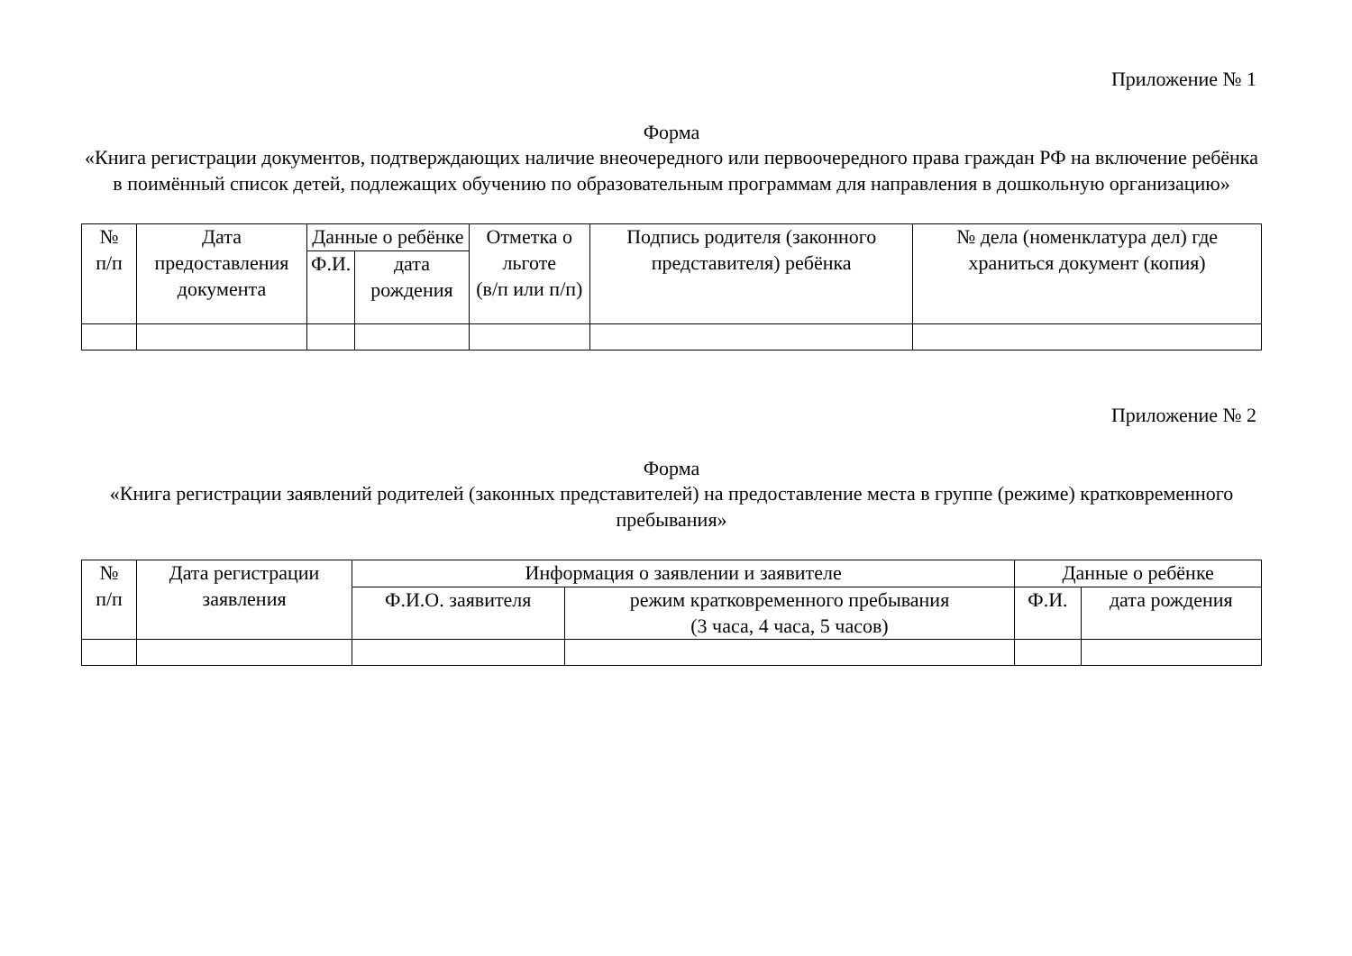Приложение № 1
Форма
«Книга регистрации документов, подтверждающих наличие внеочередного или первоочередного права граждан РФ на включение ребёнка в поимённый список детей, подлежащих обучению по образовательным программам для направления в дошкольную организацию»
| № п/п | Дата предоставления документа | Данные о ребёнке | | Отметка о льготе (в/п или п/п) | Подпись родителя (законного представителя) ребёнка | № дела (номенклатура дел) где храниться документ (копия) |
| --- | --- | --- | --- | --- | --- | --- |
| | | Ф.И. | дата рождения | | | |
Приложение № 2
Форма
«Книга регистрации заявлений родителей (законных представителей) на предоставление места в группе (режиме) кратковременного пребывания»
| № п/п | Дата регистрации заявления | Информация о заявлении и заявителе | | Данные о ребёнке | |
| --- | --- | --- | --- | --- | --- |
| | | Ф.И.О. заявителя | режим кратковременного пребывания (3 часа, 4 часа, 5 часов) | Ф.И. | дата рождения |